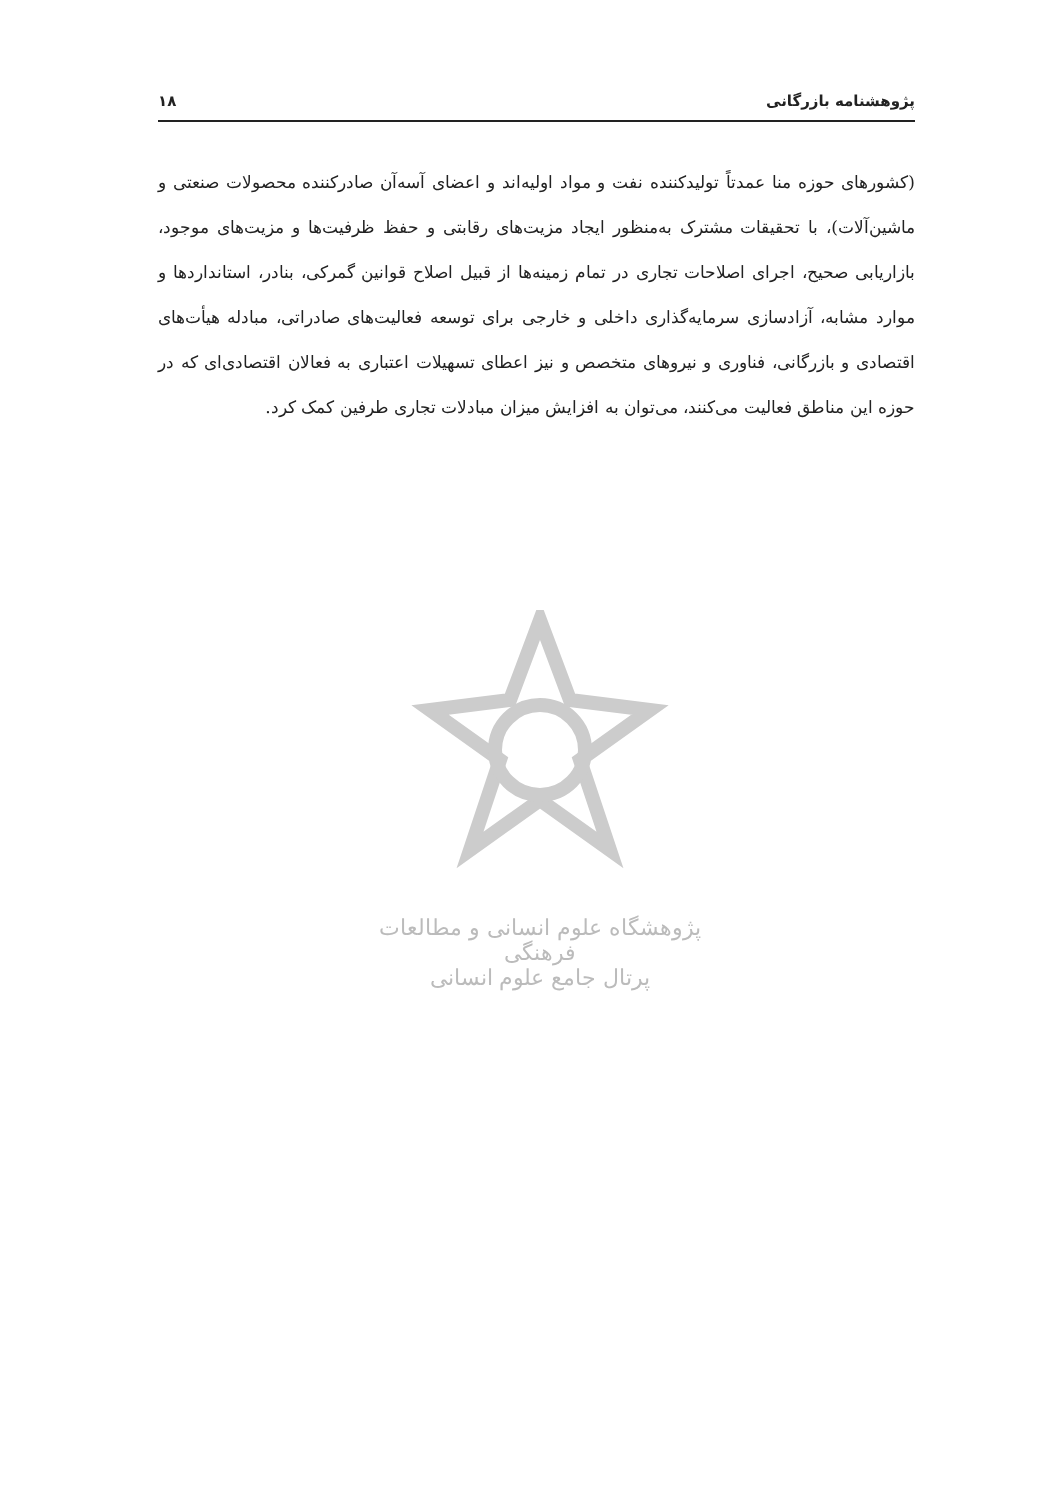پژوهشنامه بازرگانی ۱۸
(کشورهای حوزه منا عمدتاً تولیدکننده نفت و مواد اولیه‌اند و اعضای آسه‌آن صادرکننده محصولات صنعتی و ماشین‌آلات)، با تحقیقات مشترک به‌منظور ایجاد مزیت‌های رقابتی و حفظ ظرفیت‌ها و مزیت‌های موجود، بازاریابی صحیح، اجرای اصلاحات تجاری در تمام زمینه‌ها از قبیل اصلاح قوانین گمرکی، بنادر، استانداردها و موارد مشابه، آزادسازی سرمایه‌گذاری داخلی و خارجی برای توسعه فعالیت‌های صادراتی، مبادله هیأت‌های اقتصادی و بازرگانی، فناوری و نیروهای متخصص و نیز اعطای تسهیلات اعتباری به فعالان اقتصادی‌ای که در حوزه این مناطق فعالیت می‌کنند، می‌توان به افزایش میزان مبادلات تجاری طرفین کمک کرد.
پژوهشگاه علوم انسانی و مطالعات فرهنگی
پرتال جامع علوم انسانی